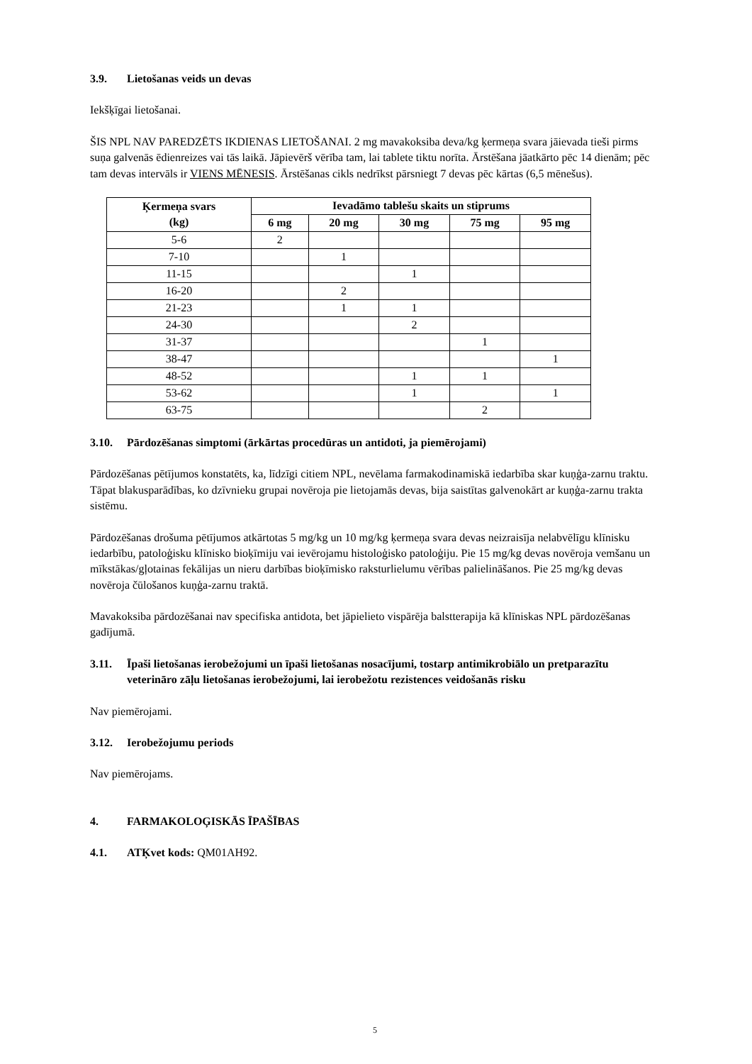3.9. Lietošanas veids un devas
Iekšķīgai lietošanai.
ŠIS NPL NAV PAREDZĒTS IKDIENAS LIETOŠANAI. 2 mg mavakoksiba deva/kg ķermeņa svara jāievada tieši pirms suņa galvenās ēdienreizes vai tās laikā. Jāpievērš vērība tam, lai tablete tiktu norīta. Ārstēšana jāatkārto pēc 14 dienām; pēc tam devas intervāls ir VIENS MĒNESIS. Ārstēšanas cikls nedrīkst pārsniegt 7 devas pēc kārtas (6,5 mēnešus).
| Ķermeņa svars (kg) | Ievadāmo tablešu skaits un stiprums | | | | |
| --- | --- | --- | --- | --- | --- |
| | 6 mg | 20 mg | 30 mg | 75 mg | 95 mg |
| 5-6 | 2 | | | | |
| 7-10 | | 1 | | | |
| 11-15 | | | 1 | | |
| 16-20 | | 2 | | | |
| 21-23 | | 1 | 1 | | |
| 24-30 | | | 2 | | |
| 31-37 | | | | 1 | |
| 38-47 | | | | | 1 |
| 48-52 | | | 1 | 1 | |
| 53-62 | | | 1 | | 1 |
| 63-75 | | | | 2 | |
3.10. Pārdozēšanas simptomi (ārkārtas procedūras un antidoti, ja piemērojami)
Pārdozēšanas pētījumos konstatēts, ka, līdzīgi citiem NPL, nevēlama farmakodinamiskā iedarbība skar kuņģa-zarnu traktu. Tāpat blakusparādības, ko dzīvnieku grupai novēroja pie lietojamās devas, bija saistītas galvenokārt ar kuņģa-zarnu trakta sistēmu.
Pārdozēšanas drošuma pētījumos atkārtotas 5 mg/kg un 10 mg/kg ķermeņa svara devas neizraisīja nelabvēlīgu klīnisku iedarbību, patoloģisku klīnisko bioķīmiju vai ievērojamu histoloģisko patoloģiju. Pie 15 mg/kg devas novēroja vemšanu un mīkstākas/gļotainas fekālijas un nieru darbības bioķīmisko raksturlielumu vērības palielināšanos. Pie 25 mg/kg devas novēroja čūlošanos kuņģa-zarnu traktā.
Mavakoksiba pārdozēšanai nav specifiska antidota, bet jāpielieto vispārēja balstterapija kā klīniskas NPL pārdozēšanas gadījumā.
3.11. Īpaši lietošanas ierobežojumi un īpaši lietošanas nosacījumi, tostarp antimikrobiālo un pretparazītu veterināro zāļu lietošanas ierobežojumi, lai ierobežotu rezistences veidošanās risku
Nav piemērojami.
3.12. Ierobežojumu periods
Nav piemērojams.
4. FARMAKOLOĢISKĀS ĪPAŠĪBAS
4.1. ATĶvet kods: QM01AH92.
5